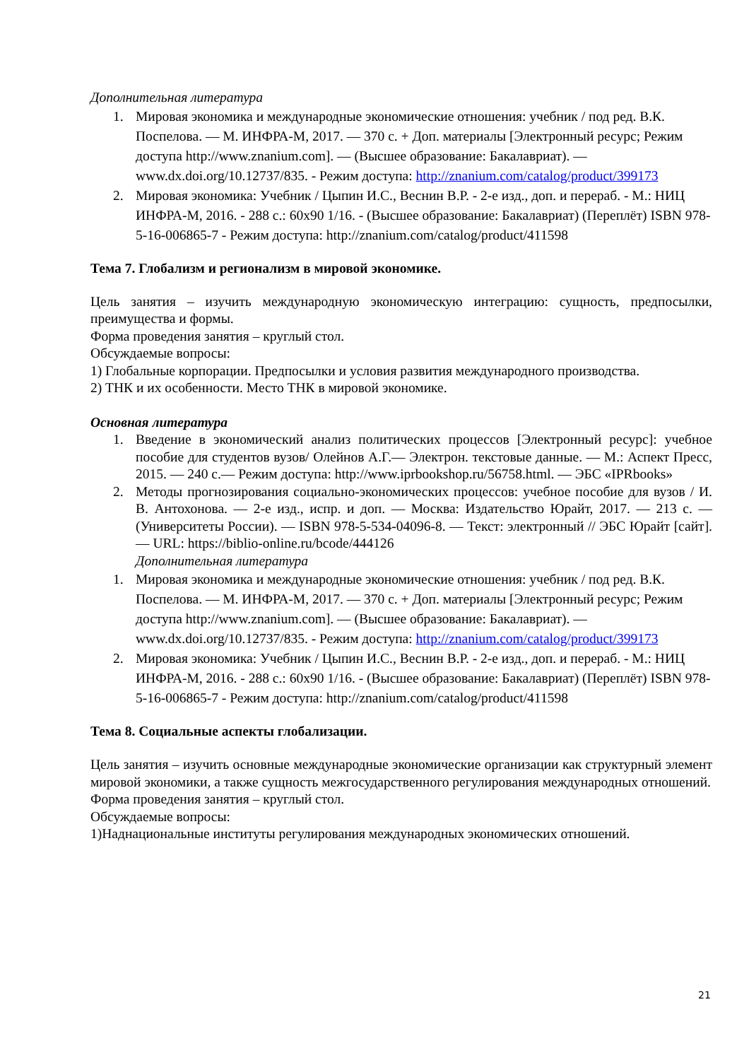Дополнительная литература
1. Мировая экономика и международные экономические отношения: учебник / под ред. В.К. Поспелова. — М. ИНФРА-М, 2017. — 370 с. + Доп. материалы [Электронный ресурс; Режим доступа http://www.znanium.com]. — (Высшее образование: Бакалавриат). — www.dx.doi.org/10.12737/835. - Режим доступа: http://znanium.com/catalog/product/399173
2. Мировая экономика: Учебник / Цыпин И.С., Веснин В.Р. - 2-е изд., доп. и перераб. - М.: НИЦ ИНФРА-М, 2016. - 288 с.: 60x90 1/16. - (Высшее образование: Бакалавриат) (Переплёт) ISBN 978-5-16-006865-7 - Режим доступа: http://znanium.com/catalog/product/411598
Тема 7. Глобализм и регионализм в мировой экономике.
Цель занятия – изучить международную экономическую интеграцию: сущность, предпосылки, преимущества и формы.
Форма проведения занятия – круглый стол.
Обсуждаемые вопросы:
1) Глобальные корпорации. Предпосылки и условия развития международного производства.
2) ТНК и их особенности. Место ТНК в мировой экономике.
Основная литература
1. Введение в экономический анализ политических процессов [Электронный ресурс]: учебное пособие для студентов вузов/ Олейнов А.Г.— Электрон. текстовые данные. — М.: Аспект Пресс, 2015. — 240 с.— Режим доступа: http://www.iprbookshop.ru/56758.html. — ЭБС «IPRbooks»
2. Методы прогнозирования социально-экономических процессов: учебное пособие для вузов / И. В. Антохонова. — 2-е изд., испр. и доп. — Москва: Издательство Юрайт, 2017. — 213 с. — (Университеты России). — ISBN 978-5-534-04096-8. — Текст: электронный // ЭБС Юрайт [сайт]. — URL: https://biblio-online.ru/bcode/444126
Дополнительная литература
1. Мировая экономика и международные экономические отношения: учебник / под ред. В.К. Поспелова. — М. ИНФРА-М, 2017. — 370 с. + Доп. материалы [Электронный ресурс; Режим доступа http://www.znanium.com]. — (Высшее образование: Бакалавриат). — www.dx.doi.org/10.12737/835. - Режим доступа: http://znanium.com/catalog/product/399173
2. Мировая экономика: Учебник / Цыпин И.С., Веснин В.Р. - 2-е изд., доп. и перераб. - М.: НИЦ ИНФРА-М, 2016. - 288 с.: 60x90 1/16. - (Высшее образование: Бакалавриат) (Переплёт) ISBN 978-5-16-006865-7 - Режим доступа: http://znanium.com/catalog/product/411598
Тема 8. Социальные аспекты глобализации.
Цель занятия – изучить основные международные экономические организации как структурный элемент мировой экономики, а также сущность межгосударственного регулирования международных отношений.
Форма проведения занятия – круглый стол.
Обсуждаемые вопросы:
1)Наднациональные институты регулирования международных экономических отношений.
21